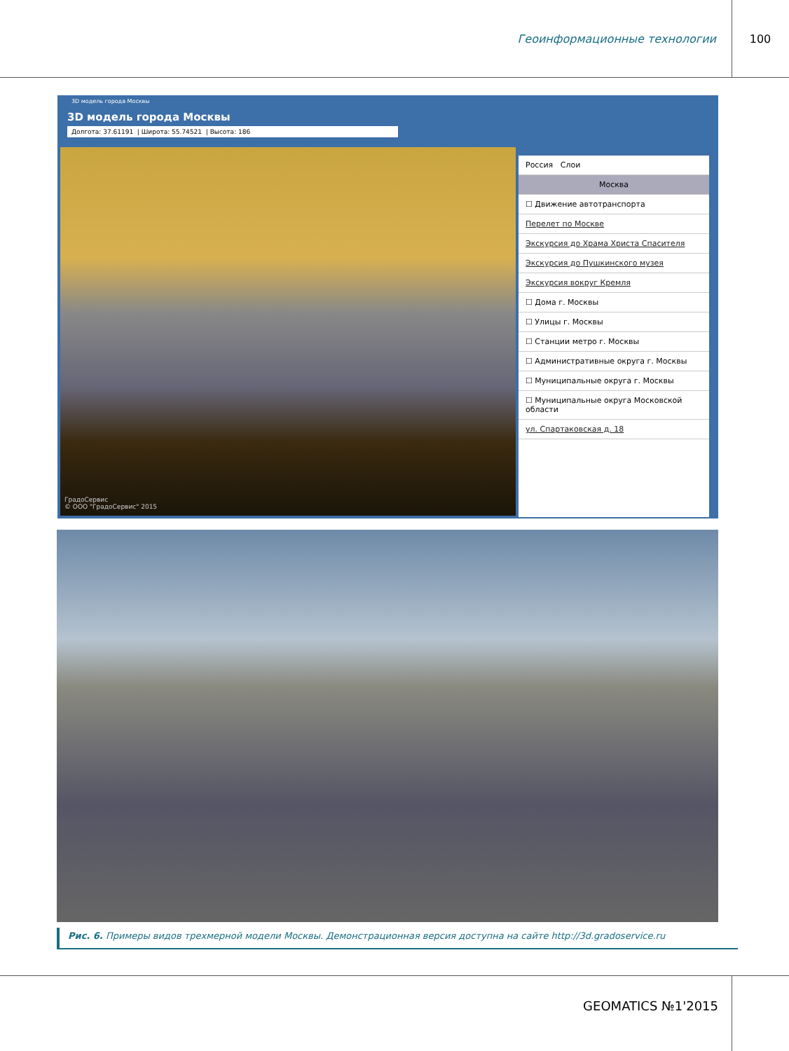Геоинформационные технологии 100
3D модель города Москвы
3D модель города Москвы
Долгота: 37.61191 | Широта: 55.74521 | Высота: 186
ГрадоСервис
© ООО "ГрадоСервис" 2015
Россия Слои
Москва
☐ Движение автотранспорта
Перелет по Москве
Экскурсия до Храма Христа Спасителя
Экскурсия до Пушкинского музея
Экскурсия вокруг Кремля
☐ Дома г. Москвы
☐ Улицы г. Москвы
☐ Станции метро г. Москвы
☐ Административные округа г. Москвы
☐ Муниципальные округа г. Москвы
☐ Муниципальные округа Московской области
ул. Спартаковская д. 18
Рис. 6. Примеры видов трехмерной модели Москвы. Демонстрационная версия доступна на сайте http://3d.gradoservice.ru
GEOMATICS №1'2015